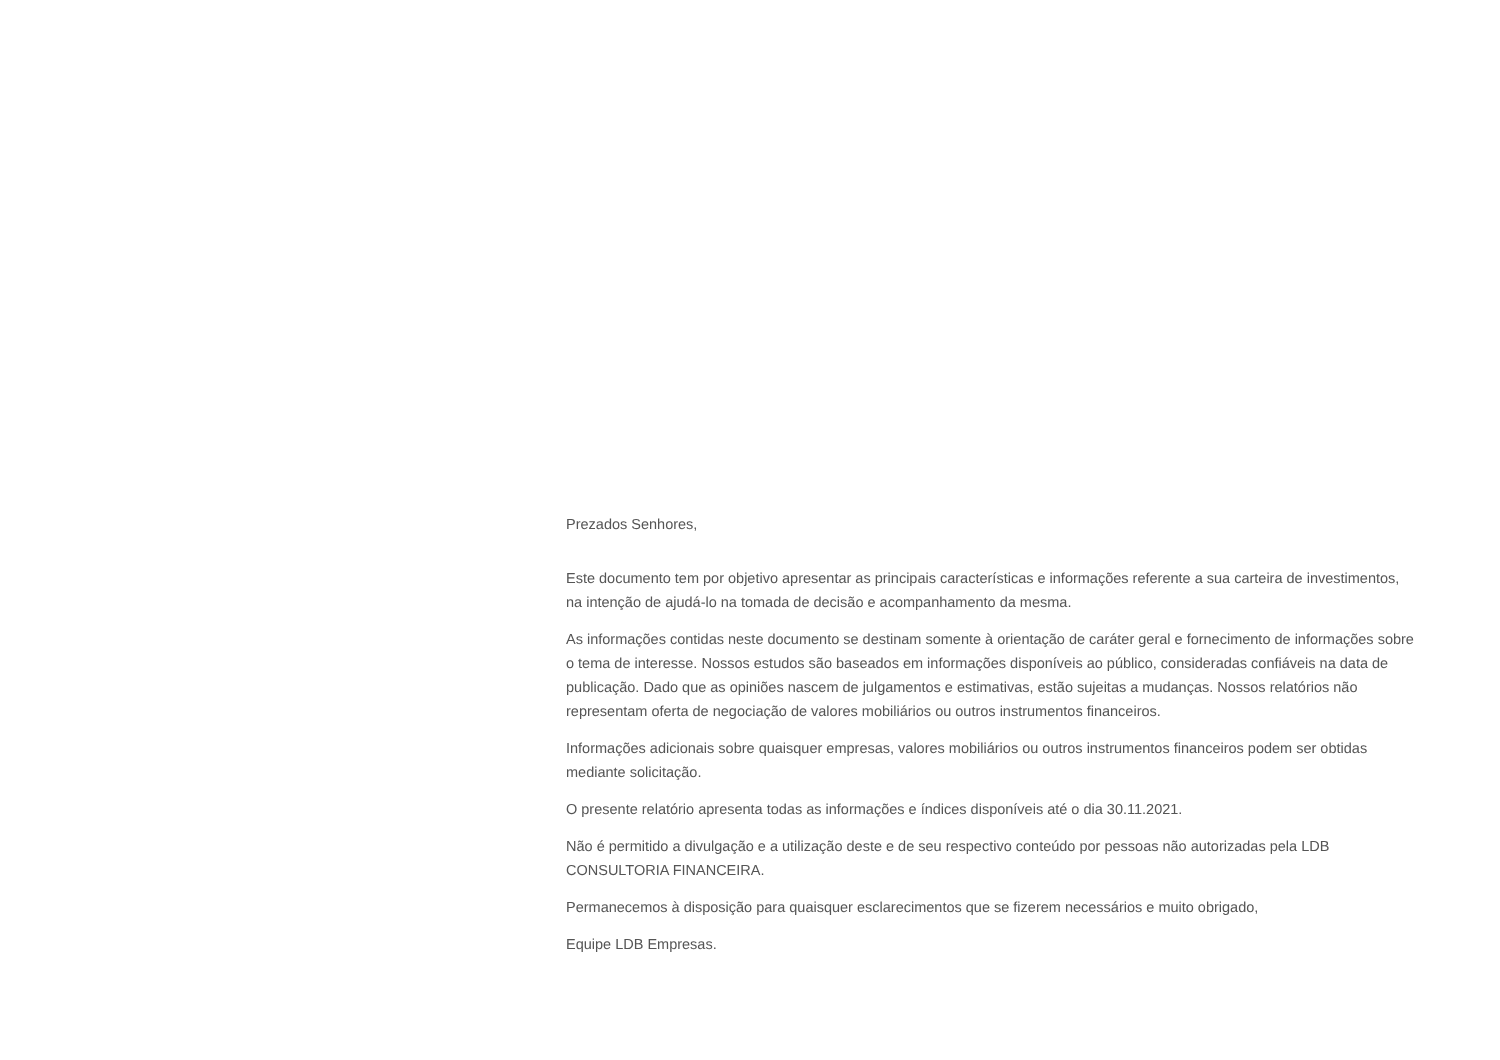Prezados Senhores,
Este documento tem por objetivo apresentar as principais características e informações referente a sua carteira de investimentos, na intenção de ajudá-lo na tomada de decisão e acompanhamento da mesma.
As informações contidas neste documento se destinam somente à orientação de caráter geral e fornecimento de informações sobre o tema de interesse. Nossos estudos são baseados em informações disponíveis ao público, consideradas confiáveis na data de publicação. Dado que as opiniões nascem de julgamentos e estimativas, estão sujeitas a mudanças. Nossos relatórios não representam oferta de negociação de valores mobiliários ou outros instrumentos financeiros.
Informações adicionais sobre quaisquer empresas, valores mobiliários ou outros instrumentos financeiros podem ser obtidas mediante solicitação.
O presente relatório apresenta todas as informações e índices disponíveis até o dia 30.11.2021.
Não é permitido a divulgação e a utilização deste e de seu respectivo conteúdo por pessoas não autorizadas pela LDB CONSULTORIA FINANCEIRA.
Permanecemos à disposição para quaisquer esclarecimentos que se fizerem necessários e muito obrigado,
Equipe LDB Empresas.